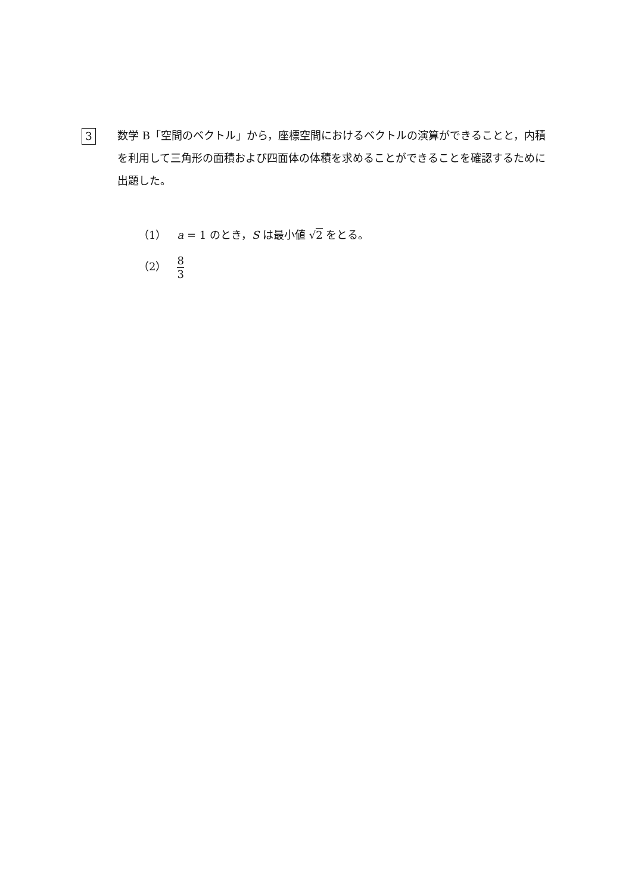3
数学 B「空間のベクトル」から，座標空間におけるベクトルの演算ができることと，内積を利用して三角形の面積および四面体の体積を求めることができることを確認するために出題した。
（1）　a = 1 のとき，S は最小値 √2 をとる。
（2）　8 3